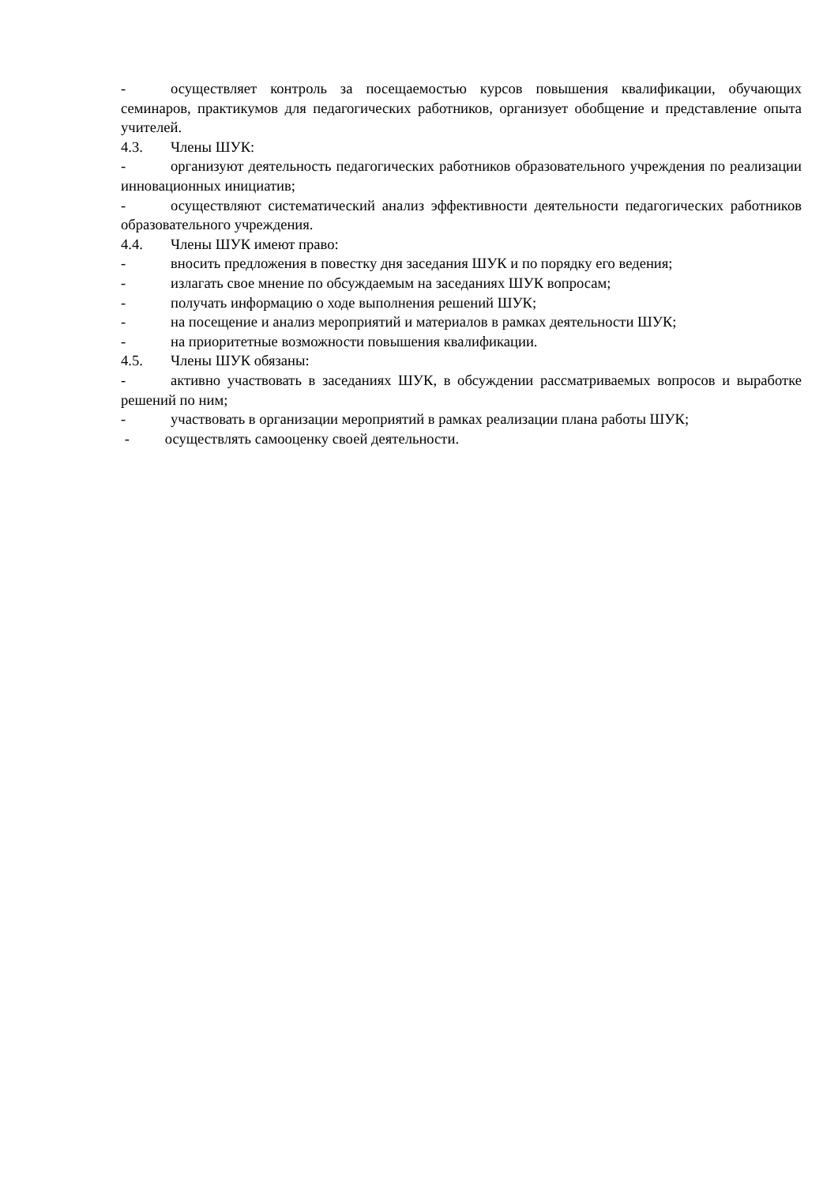- осуществляет контроль за посещаемостью курсов повышения квалификации, обучающих семинаров, практикумов для педагогических работников, организует обобщение и представление опыта учителей.
4.3. Члены ШУК:
- организуют деятельность педагогических работников образовательного учреждения по реализации инновационных инициатив;
- осуществляют систематический анализ эффективности деятельности педагогических работников образовательного учреждения.
4.4. Члены ШУК имеют право:
- вносить предложения в повестку дня заседания ШУК и по порядку его ведения;
- излагать свое мнение по обсуждаемым на заседаниях ШУК вопросам;
- получать информацию о ходе выполнения решений ШУК;
- на посещение и анализ мероприятий и материалов в рамках деятельности ШУК;
- на приоритетные возможности повышения квалификации.
4.5. Члены ШУК обязаны:
- активно участвовать в заседаниях ШУК, в обсуждении рассматриваемых вопросов и выработке решений по ним;
- участвовать в организации мероприятий в рамках реализации плана работы ШУК;
- осуществлять самооценку своей деятельности.